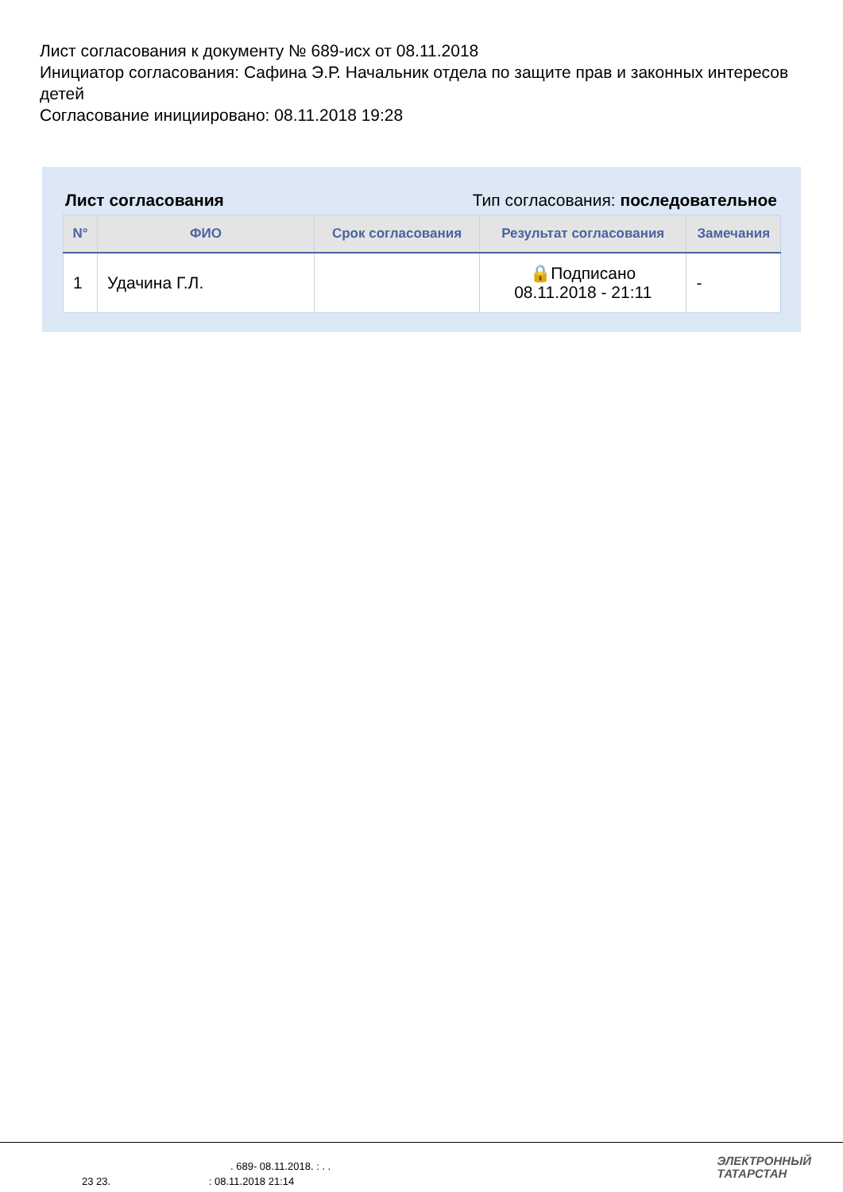Лист согласования к документу № 689-исх от 08.11.2018
Инициатор согласования: Сафина Э.Р. Начальник отдела по защите прав и законных интересов детей
Согласование инициировано: 08.11.2018 19:28
Лист согласования Тип согласования: последовательное
| N° | ФИО | Срок согласования | Результат согласования | Замечания |
| --- | --- | --- | --- | --- |
| 1 | Удачина Г.Л. | | 🔒Подписано 08.11.2018 - 21:11 | - |
. 689- 08.11.2018. : . .
23 23. : 08.11.2018 21:14
ЭЛЕКТРОННЫЙ
ТАТАРСТАН